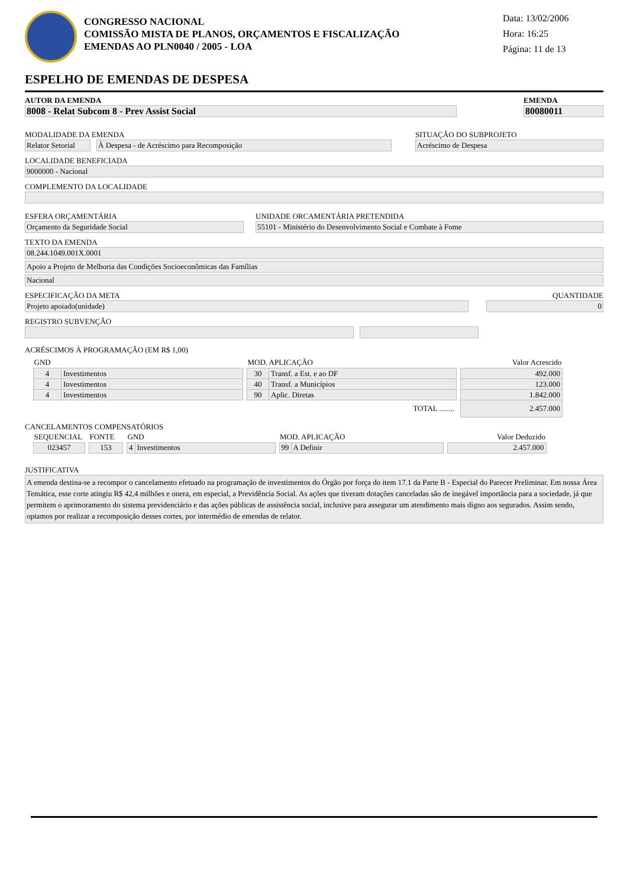CONGRESSO NACIONAL
COMISSÃO MISTA DE PLANOS, ORÇAMENTOS E FISCALIZAÇÃO
EMENDAS AO PLN0040 / 2005 - LOA
Data: 13/02/2006
Hora: 16:25
Página: 11 de 13
ESPELHO DE EMENDAS DE DESPESA
AUTOR DA EMENDA
8008 - Relat Subcom 8 - Prev Assist Social
EMENDA
80080011
MODALIDADE DA EMENDA
Relator Setorial
À Despesa - de Acréscimo para Recomposição
SITUAÇÃO DO SUBPROJETO
Acréscimo de Despesa
LOCALIDADE BENEFICIADA
9000000 - Nacional
COMPLEMENTO DA LOCALIDADE
ESFERA ORÇAMENTÁRIA
Orçamento da Seguridade Social
UNIDADE ORCAMENTÁRIA PRETENDIDA
55101 - Ministério do Desenvolvimento Social e Combate à Fome
TEXTO DA EMENDA
08.244.1049.001X.0001
Apoio a Projeto de Melhoria das Condições Socioeconômicas das Famílias
Nacional
ESPECIFICAÇÃO DA META
Projeto apoiado(unidade)
QUANTIDADE
0
REGISTRO SUBVENÇÃO
ACRÉSCIMOS À PROGRAMAÇÃO (EM R$ 1,00)
| GND | | | MOD. APLICAÇÃO | | | Valor Acrescido |
| --- | --- | --- | --- | --- | --- | --- |
| 4 | Investimentos | | 30 | Transf. a Est. e ao DF | | 492.000 |
| 4 | Investimentos | | 40 | Transf. a Municípios | | 123.000 |
| 4 | Investimentos | | 90 | Aplic. Diretas | | 1.842.000 |
| TOTAL ........ | | | | | | 2.457.000 |
CANCELAMENTOS COMPENSATÓRIOS
| SEQUENCIAL | | FONTE | | GND | | | MOD. APLICAÇÃO | | | Valor Deduzido |
| --- | --- | --- | --- | --- | --- | --- | --- | --- | --- | --- |
| 023457 | | 153 | | 4 | Investimentos | | 99 | A Definir | | 2.457.000 |
JUSTIFICATIVA
A emenda destina-se a recompor o cancelamento efetuado na programação de investimentos do Órgão por força do item 17.1 da Parte B - Especial do Parecer Preliminar. Em nossa Área Temática, esse corte atingiu R$ 42,4 milhões e onera, em especial, a Previdência Social. As ações que tiveram dotações canceladas são de inegável importância para a sociedade, já que permitem o aprimoramento do sistema previdenciário e das ações públicas de assistência social, inclusive para assegurar um atendimento mais digno aos segurados. Assim sendo, optamos por realizar a recomposição desses cortes, por intermédio de emendas de relator.